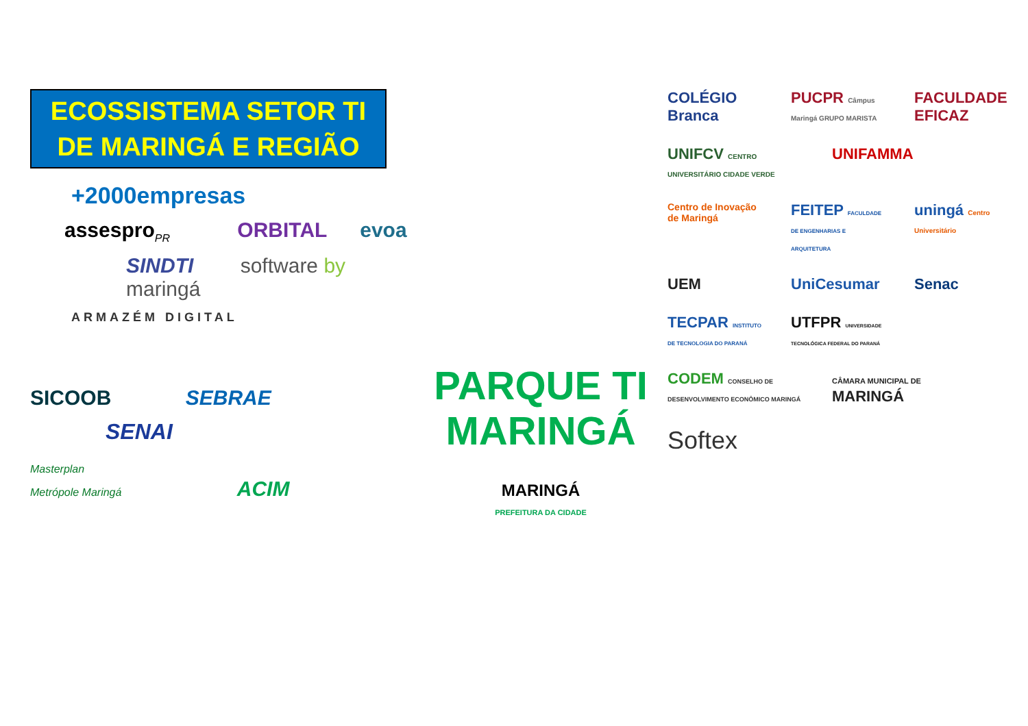ECOSSISTEMA SETOR TI
DE MARINGÁ E REGIÃO
+2000empresas
assespro<sub>PR</sub> ORBITAL evoa
SINDTI software by maringá
ARMAZÉM DIGITAL
SICOOB SEBRAE
SENAI
Masterplan
Metrópole Maringá ACIM
PARQUE TI
MARINGÁ
MARINGÁ
PREFEITURA DA CIDADE
COLÉGIO Branca
PUCPR Câmpus Maringá GRUPO MARISTA
FACULDADE EFICAZ
UNIFCV CENTRO UNIVERSITÁRIO CIDADE VERDE
UNIFAMMA
Centro de Inovação de Maringá
FEITEP FACULDADE DE ENGENHARIAS E ARQUITETURA
uningá Centro Universitário
UEM
UniCesumar
Senac
TECPAR INSTITUTO DE TECNOLOGIA DO PARANÁ
UTFPR UNIVERSIDADE TECNOLÓGICA FEDERAL DO PARANÁ
CODEM CONSELHO DE DESENVOLVIMENTO ECONÔMICO MARINGÁ
CÂMARA MUNICIPAL DE MARINGÁ
Softex